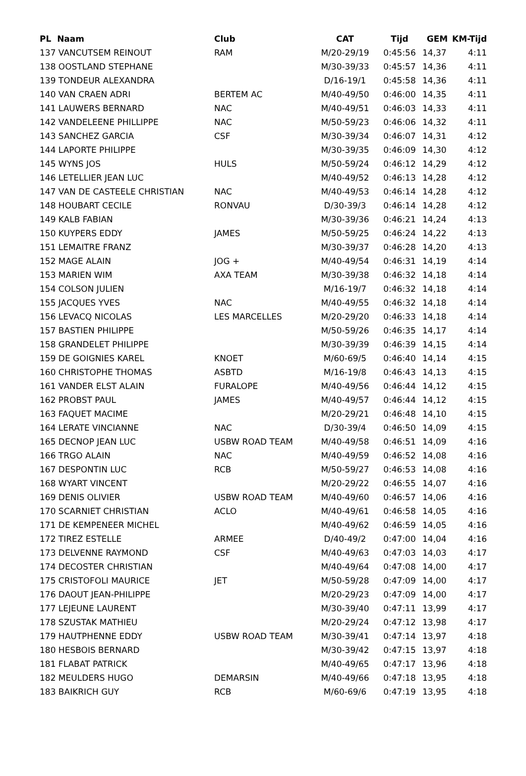| PL Naam | Club | CAT | Tijd | GEM | KM-Tijd |
| --- | --- | --- | --- | --- | --- |
| 137 VANCUTSEM REINOUT | RAM | M/20-29/19 | 0:45:56 | 14,37 | 4:11 |
| 138 OOSTLAND STEPHANE | | M/30-39/33 | 0:45:57 | 14,36 | 4:11 |
| 139 TONDEUR ALEXANDRA | | D/16-19/1 | 0:45:58 | 14,36 | 4:11 |
| 140 VAN CRAEN ADRI | BERTEM AC | M/40-49/50 | 0:46:00 | 14,35 | 4:11 |
| 141 LAUWERS BERNARD | NAC | M/40-49/51 | 0:46:03 | 14,33 | 4:11 |
| 142 VANDELEENE PHILLIPPE | NAC | M/50-59/23 | 0:46:06 | 14,32 | 4:11 |
| 143 SANCHEZ GARCIA | CSF | M/30-39/34 | 0:46:07 | 14,31 | 4:12 |
| 144 LAPORTE PHILIPPE | | M/30-39/35 | 0:46:09 | 14,30 | 4:12 |
| 145 WYNS JOS | HULS | M/50-59/24 | 0:46:12 | 14,29 | 4:12 |
| 146 LETELLIER JEAN LUC | | M/40-49/52 | 0:46:13 | 14,28 | 4:12 |
| 147 VAN DE CASTEELE CHRISTIAN | NAC | M/40-49/53 | 0:46:14 | 14,28 | 4:12 |
| 148 HOUBART CECILE | RONVAU | D/30-39/3 | 0:46:14 | 14,28 | 4:12 |
| 149 KALB FABIAN | | M/30-39/36 | 0:46:21 | 14,24 | 4:13 |
| 150 KUYPERS EDDY | JAMES | M/50-59/25 | 0:46:24 | 14,22 | 4:13 |
| 151 LEMAITRE FRANZ | | M/30-39/37 | 0:46:28 | 14,20 | 4:13 |
| 152 MAGE ALAIN | JOG + | M/40-49/54 | 0:46:31 | 14,19 | 4:14 |
| 153 MARIEN WIM | AXA TEAM | M/30-39/38 | 0:46:32 | 14,18 | 4:14 |
| 154 COLSON JULIEN | | M/16-19/7 | 0:46:32 | 14,18 | 4:14 |
| 155 JACQUES YVES | NAC | M/40-49/55 | 0:46:32 | 14,18 | 4:14 |
| 156 LEVACQ NICOLAS | LES MARCELLES | M/20-29/20 | 0:46:33 | 14,18 | 4:14 |
| 157 BASTIEN PHILIPPE | | M/50-59/26 | 0:46:35 | 14,17 | 4:14 |
| 158 GRANDELET PHILIPPE | | M/30-39/39 | 0:46:39 | 14,15 | 4:14 |
| 159 DE GOIGNIES KAREL | KNOET | M/60-69/5 | 0:46:40 | 14,14 | 4:15 |
| 160 CHRISTOPHE THOMAS | ASBTD | M/16-19/8 | 0:46:43 | 14,13 | 4:15 |
| 161 VANDER ELST ALAIN | FURALOPE | M/40-49/56 | 0:46:44 | 14,12 | 4:15 |
| 162 PROBST PAUL | JAMES | M/40-49/57 | 0:46:44 | 14,12 | 4:15 |
| 163 FAQUET MACIME | | M/20-29/21 | 0:46:48 | 14,10 | 4:15 |
| 164 LERATE VINCIANNE | NAC | D/30-39/4 | 0:46:50 | 14,09 | 4:15 |
| 165 DECNOP JEAN LUC | USBW ROAD TEAM | M/40-49/58 | 0:46:51 | 14,09 | 4:16 |
| 166 TRGO ALAIN | NAC | M/40-49/59 | 0:46:52 | 14,08 | 4:16 |
| 167 DESPONTIN LUC | RCB | M/50-59/27 | 0:46:53 | 14,08 | 4:16 |
| 168 WYART VINCENT | | M/20-29/22 | 0:46:55 | 14,07 | 4:16 |
| 169 DENIS OLIVIER | USBW ROAD TEAM | M/40-49/60 | 0:46:57 | 14,06 | 4:16 |
| 170 SCARNIET CHRISTIAN | ACLO | M/40-49/61 | 0:46:58 | 14,05 | 4:16 |
| 171 DE KEMPENEER MICHEL | | M/40-49/62 | 0:46:59 | 14,05 | 4:16 |
| 172 TIREZ ESTELLE | ARMEE | D/40-49/2 | 0:47:00 | 14,04 | 4:16 |
| 173 DELVENNE RAYMOND | CSF | M/40-49/63 | 0:47:03 | 14,03 | 4:17 |
| 174 DECOSTER CHRISTIAN | | M/40-49/64 | 0:47:08 | 14,00 | 4:17 |
| 175 CRISTOFOLI MAURICE | JET | M/50-59/28 | 0:47:09 | 14,00 | 4:17 |
| 176 DAOUT JEAN-PHILIPPE | | M/20-29/23 | 0:47:09 | 14,00 | 4:17 |
| 177 LEJEUNE LAURENT | | M/30-39/40 | 0:47:11 | 13,99 | 4:17 |
| 178 SZUSTAK MATHIEU | | M/20-29/24 | 0:47:12 | 13,98 | 4:17 |
| 179 HAUTPHENNE EDDY | USBW ROAD TEAM | M/30-39/41 | 0:47:14 | 13,97 | 4:18 |
| 180 HESBOIS BERNARD | | M/30-39/42 | 0:47:15 | 13,97 | 4:18 |
| 181 FLABAT PATRICK | | M/40-49/65 | 0:47:17 | 13,96 | 4:18 |
| 182 MEULDERS HUGO | DEMARSIN | M/40-49/66 | 0:47:18 | 13,95 | 4:18 |
| 183 BAIKRICH GUY | RCB | M/60-69/6 | 0:47:19 | 13,95 | 4:18 |